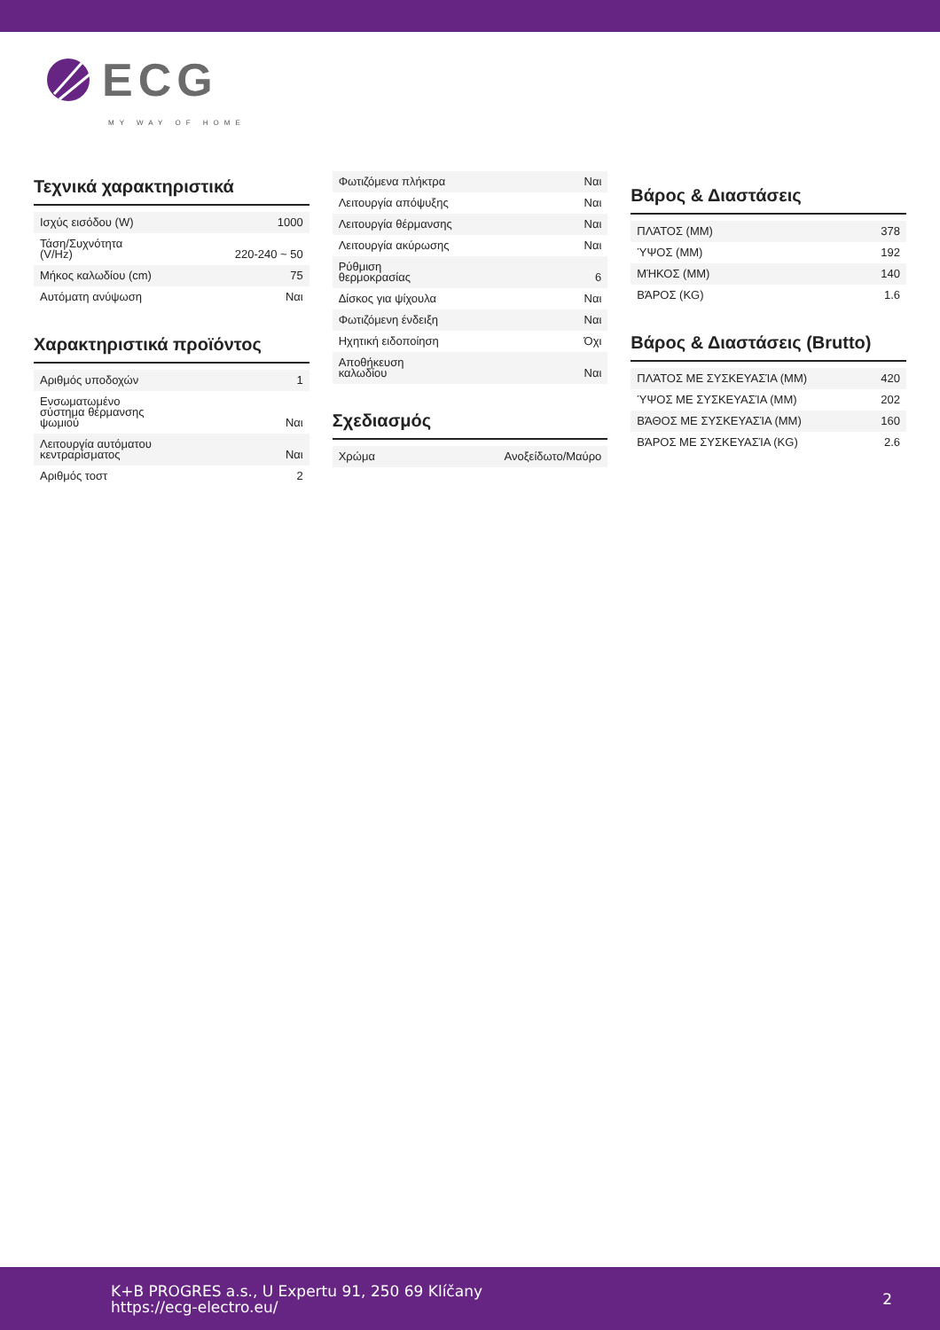ECG
MY WAY OF HOME
Τεχνικά χαρακτηριστικά
| Ισχύς εισόδου (W) | 1000 |
| Τάση/Συχνότητα (V/Hz) | 220-240 ~ 50 |
| Μήκος καλωδίου (cm) | 75 |
| Αυτόματη ανύψωση | Ναι |
Χαρακτηριστικά προϊόντος
| Αριθμός υποδοχών | 1 |
| Ενσωματωμένο σύστημα θέρμανσης ψωμιού | Ναι |
| Λειτουργία αυτόματου κεντραρίσματος | Ναι |
| Αριθμός τοστ | 2 |
| Φωτιζόμενα πλήκτρα | Ναι |
| Λειτουργία απόψυξης | Ναι |
| Λειτουργία θέρμανσης | Ναι |
| Λειτουργία ακύρωσης | Ναι |
| Ρύθμιση θερμοκρασίας | 6 |
| Δίσκος για ψίχουλα | Ναι |
| Φωτιζόμενη ένδειξη | Ναι |
| Ηχητική ειδοποίηση | Όχι |
| Αποθήκευση καλωδίου | Ναι |
Σχεδιασμός
| Χρώμα | Ανοξείδωτο/Μαύρο |
Βάρος & Διαστάσεις
| ΠΛΆΤΟΣ (MM) | 378 |
| ΎΨΟΣ (MM) | 192 |
| ΜΉΚΟΣ (MM) | 140 |
| ΒΆΡΟΣ (KG) | 1.6 |
Βάρος & Διαστάσεις (Brutto)
| ΠΛΆΤΟΣ ΜΕ ΣΥΣΚΕΥΑΣΊΑ (MM) | 420 |
| ΎΨΟΣ ΜΕ ΣΥΣΚΕΥΑΣΊΑ (MM) | 202 |
| ΒΆΘΟΣ ΜΕ ΣΥΣΚΕΥΑΣΊΑ (MM) | 160 |
| ΒΆΡΟΣ ΜΕ ΣΥΣΚΕΥΑΣΊΑ (KG) | 2.6 |
K+B PROGRES a.s., U Expertu 91, 250 69 Klíčany
https://ecg-electro.eu/
2